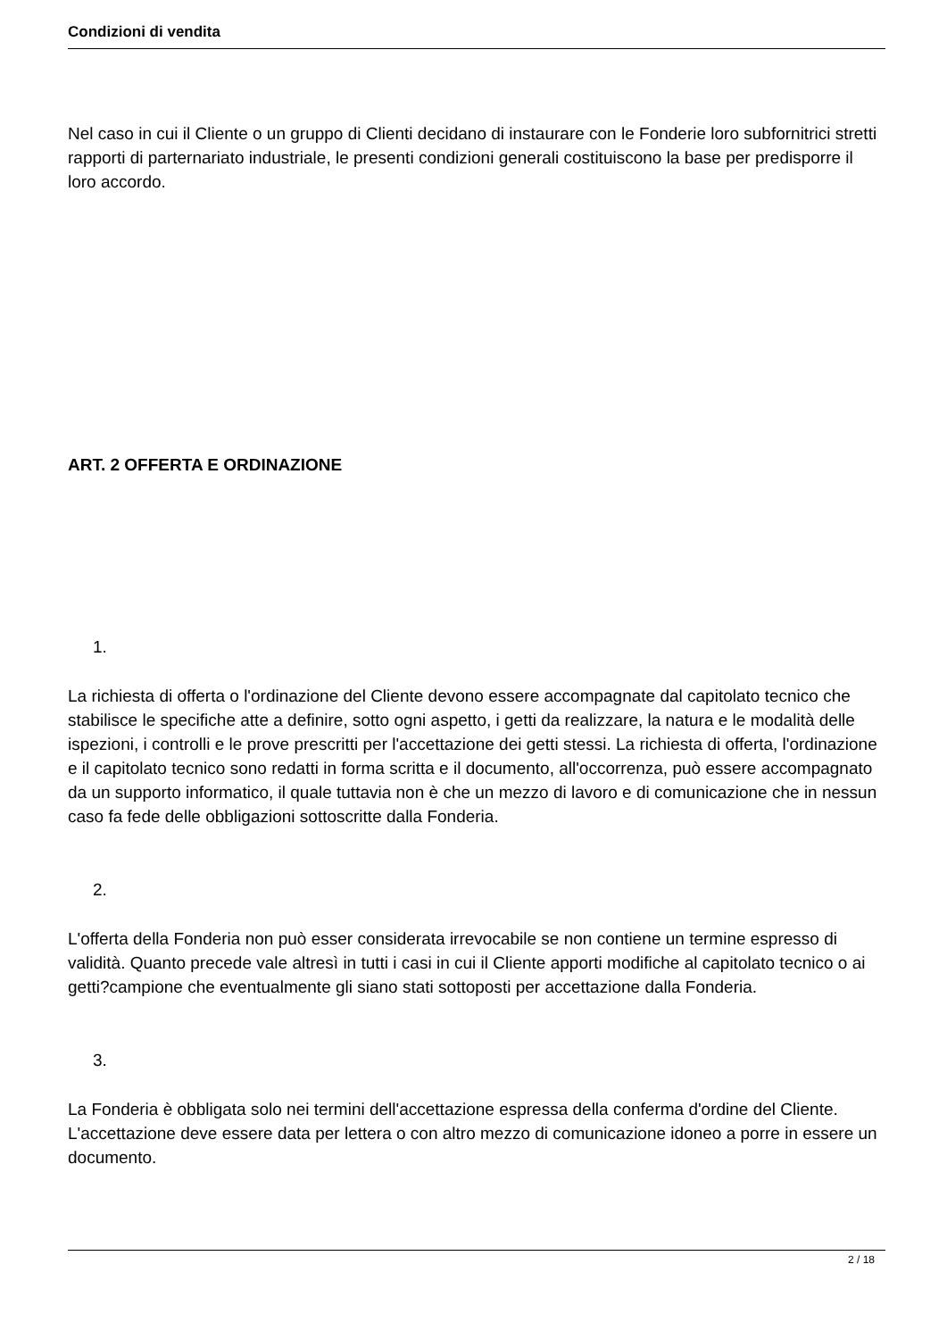Condizioni di vendita
Nel caso in cui il Cliente o un gruppo di Clienti decidano di instaurare con le Fonderie loro subfornitrici stretti rapporti di parternariato industriale, le presenti condizioni generali costituiscono la base per predisporre il loro accordo.
ART. 2 OFFERTA E ORDINAZIONE
1.
La richiesta di offerta o l'ordinazione del Cliente devono essere accompagnate dal capitolato tecnico che stabilisce le specifiche atte a definire, sotto ogni aspetto, i getti da realizzare, la natura e le modalità delle ispezioni, i controlli e le prove prescritti per l'accettazione dei getti stessi. La richiesta di offerta, l'ordinazione e il capitolato tecnico sono redatti in forma scritta e il documento, all'occorrenza, può essere accompagnato da un supporto informatico, il quale tuttavia non è che un mezzo di lavoro e di comunicazione che in nessun caso fa fede delle obbligazioni sottoscritte dalla Fonderia.
2.
L'offerta della Fonderia non può esser considerata irrevocabile se non contiene un termine espresso di validità. Quanto precede vale altresì in tutti i casi in cui il Cliente apporti modifiche al capitolato tecnico o ai getti?campione che eventualmente gli siano stati sottoposti per accettazione dalla Fonderia.
3.
La Fonderia è obbligata solo nei termini dell'accettazione espressa della conferma d'ordine del Cliente. L'accettazione deve essere data per lettera o con altro mezzo di comunicazione idoneo a porre in essere un documento.
2 / 18